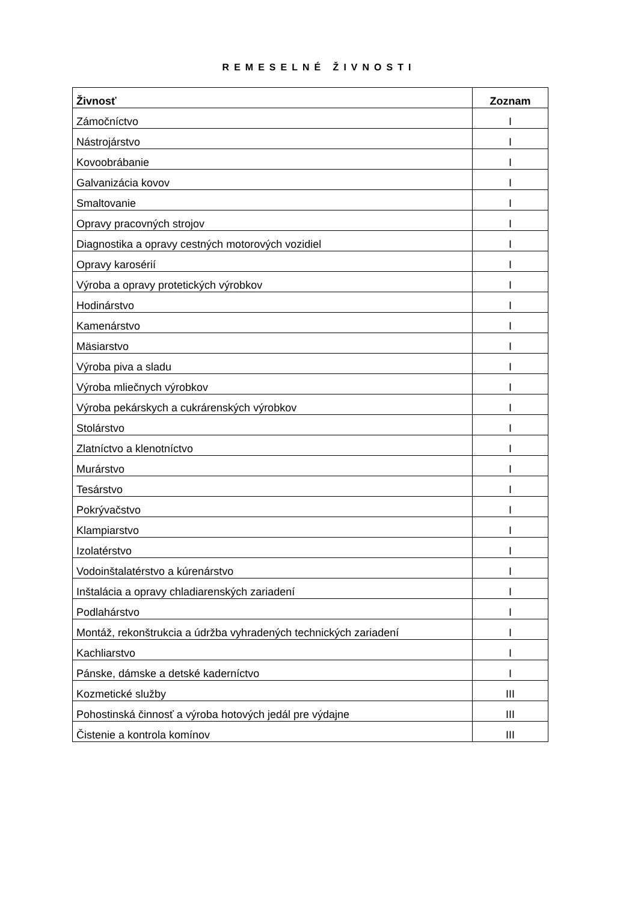REMESELNÉ ŽIVNOSTI
| Živnosť | Zoznam |
| --- | --- |
| Zámočníctvo | I |
| Nástrojárstvo | I |
| Kovoobrábanie | I |
| Galvanizácia kovov | I |
| Smaltovanie | I |
| Opravy pracovných strojov | I |
| Diagnostika a opravy cestných motorových vozidiel | I |
| Opravy karosérií | I |
| Výroba a opravy protetických výrobkov | I |
| Hodinárstvo | I |
| Kamenárstvo | I |
| Mäsiarstvo | I |
| Výroba piva a sladu | I |
| Výroba mliečnych výrobkov | I |
| Výroba pekárskych a cukrárenských výrobkov | I |
| Stolárstvo | I |
| Zlatníctvo a klenotníctvo | I |
| Murárstvo | I |
| Tesárstvo | I |
| Pokrývačstvo | I |
| Klampiarstvo | I |
| Izolatérstvo | I |
| Vodoinštalatérstvo a kúrenárstvo | I |
| Inštalácia a opravy chladiarenských zariadení | I |
| Podlahárstvo | I |
| Montáž, rekonštrukcia a údržba vyhradených technických zariadení | I |
| Kachliarstvo | I |
| Pánske, dámske a detské kaderníctvo | I |
| Kozmetické služby | III |
| Pohostinská činnosť a výroba hotových jedál pre výdajne | III |
| Čistenie a kontrola komínov | III |